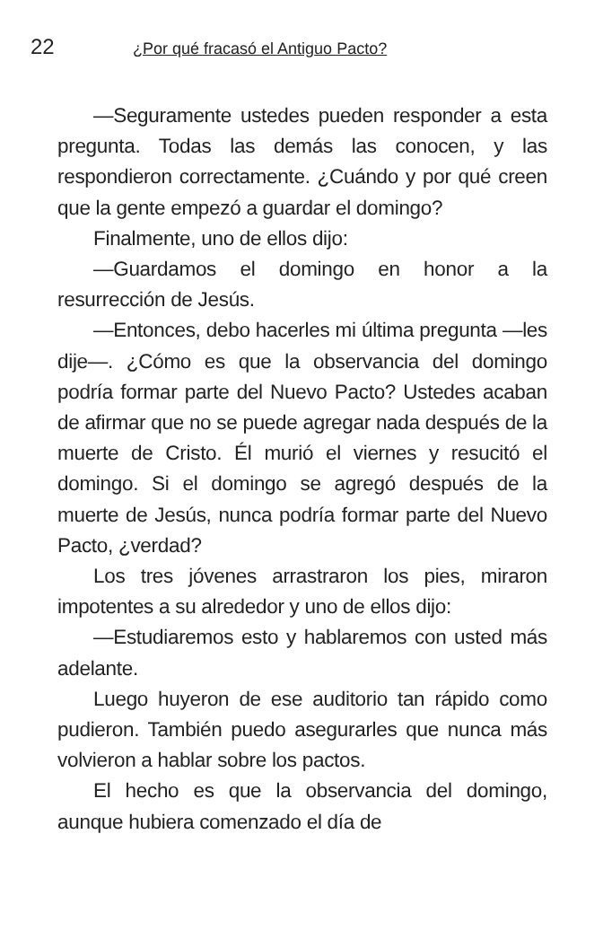22 ¿Por qué fracasó el Antiguo Pacto?
—Seguramente ustedes pueden responder a esta pregunta. Todas las demás las conocen, y las respondieron correctamente. ¿Cuándo y por qué creen que la gente empezó a guardar el domingo?
Finalmente, uno de ellos dijo:
—Guardamos el domingo en honor a la resurrección de Jesús.
—Entonces, debo hacerles mi última pregunta —les dije—. ¿Cómo es que la observancia del domingo podría formar parte del Nuevo Pacto? Ustedes acaban de afirmar que no se puede agregar nada después de la muerte de Cristo. Él murió el viernes y resucitó el domingo. Si el domingo se agregó después de la muerte de Jesús, nunca podría formar parte del Nuevo Pacto, ¿verdad?
Los tres jóvenes arrastraron los pies, miraron impotentes a su alrededor y uno de ellos dijo:
—Estudiaremos esto y hablaremos con usted más adelante.
Luego huyeron de ese auditorio tan rápido como pudieron. También puedo asegurarles que nunca más volvieron a hablar sobre los pactos.
El hecho es que la observancia del domingo, aunque hubiera comenzado el día de